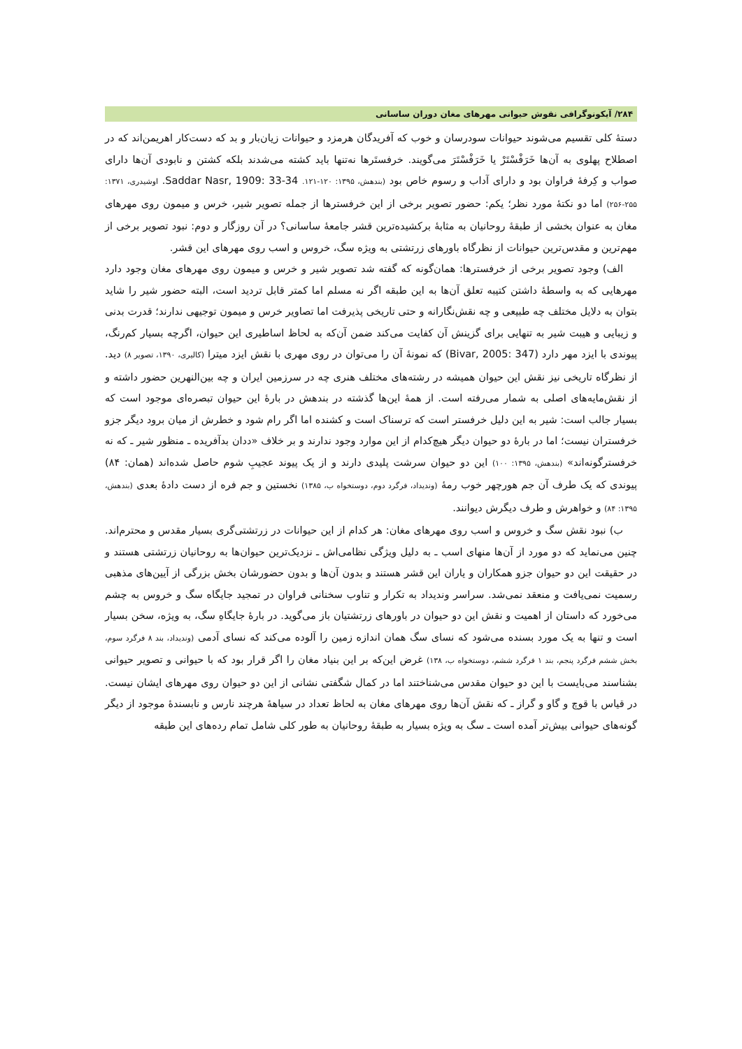۲۸۴/ آیکونوگرافی نقوش حیوانی مهرهای مغان دوران ساسانی
دستهٔ کلی تقسیم می‌شوند حیوانات سودرسان و خوب که آفریدگان هرمزد و حیوانات زیان‌بار و بد که دست‌کار اهریمن‌اند که در اصطلاح پهلوی به آن‌ها خَرَفْسْتَرْ یا خَرَفْسْتَرَ می‌گویند. خرفستَرها نه‌تنها باید کشته می‌شدند بلکه کشتن و نابودی آن‌ها دارای صواب و کِرفهٔ فراوان بود و دارای آداب و رسوم خاص بود (بندهش، ۱۳۹۵: ۱۲۰-۱۲۱. Saddar Nasr, 1909: 33-34. اوشیدری، ۱۳۷۱: ۲۵۵-۲۵۶) اما دو نکتهٔ مورد نظر؛ یکم: حضور تصویر برخی از این خرفسترها از جمله تصویر شیر، خرس و میمون روی مهرهای مغان به عنوان بخشی از طبقهٔ روحانیان به مثابهٔ برکشیده‌ترین قشر جامعهٔ ساسانی؟ در آن روزگار و دوم: نبود تصویر برخی از مهم‌ترین و مقدس‌ترین حیوانات از نظرگاه باورهای زرتشتی به ویژه سگ، خروس و اسب روی مهرهای این قشر.
الف) وجود تصویر برخی از خرفسترها: همان‌گونه که گفته شد تصویر شیر و خرس و میمون روی مهرهای مغان وجود دارد مهرهایی که به واسطهٔ داشتن کتیبه تعلق آن‌ها به این طبقه اگر نه مسلم اما کمتر قابل تردید است، البته حضور شیر را شاید بتوان به دلایل مختلف چه طبیعی و چه نقش‌نگارانه و حتی تاریخی پذیرفت اما تصاویر خرس و میمون توجیهی ندارند؛ قدرت بدنی و زیبایی و هیبت شیر به تنهایی برای گزینش آن کفایت می‌کند ضمن آن‌که به لحاظ اساطیری این حیوان، اگرچه بسیار کم‌رنگ، پیوندی با ایزد مهر دارد (Bivar, 2005: 347) که نمونهٔ آن را می‌توان در روی مهری با نقش ایزد میترا (کالیری، ۱۳۹۰، تصویر ۸) دید. از نظرگاه تاریخی نیز نقش این حیوان همیشه در رشته‌های مختلف هنری چه در سرزمین ایران و چه بین‌النهرین حضور داشته و از نقش‌مایه‌های اصلی به شمار می‌رفته است. از همهٔ این‌ها گذشته در بندهش در بارهٔ این حیوان تبصره‌ای موجود است که بسیار جالب است: شیر به این دلیل خرفستر است که ترسناک است و کشنده اما اگر رام شود و خطرش از میان برود دیگر جزو خرفستران نیست؛ اما در بارهٔ دو حیوان دیگر هیچ‌کدام از این موارد وجود ندارند و بر خلاف «ددان بدآفریده ـ منظور شیر ـ که نه خرفسترگونه‌اند» (بندهش، ۱۳۹۵: ۱۰۰) این دو حیوان سرشت پلیدی دارند و از یک پیوند عجیبِ شوم حاصل شده‌اند (همان: ۸۴) پیوندی که یک طرف آن جم هورچهر خوب رمهٔ (وندیداد، فرگرد دوم، دوستخواه ب، ۱۳۸۵) نخستین و جم فره از دست دادهٔ بعدی (بندهش، ۱۳۹۵: ۸۴) و خواهرش و طرف دیگرش دیوانند.
ب) نبود نقش سگ و خروس و اسب روی مهرهای مغان: هر کدام از این حیوانات در زرتشتی‌گری بسیار مقدس و محترم‌اند. چنین می‌نماید که دو مورد از آن‌ها منهای اسب ـ به دلیل ویژگی نظامی‌اش ـ نزدیک‌ترین حیوان‌ها به روحانیان زرتشتی هستند و در حقیقت این دو حیوان جزو همکاران و یاران این قشر هستند و بدون آن‌ها و بدون حضورشان بخش بزرگی از آیین‌های مذهبی رسمیت نمی‌یافت و منعقد نمی‌شد. سراسر وندیداد به تکرار و تناوب سخنانی فراوان در تمجید جایگاه سگ و خروس به چشم می‌خورد که داستان از اهمیت و نقش این دو حیوان در باورهای زرتشتیان باز می‌گوید. در بارهٔ جایگاهِ سگ، به ویژه، سخن بسیار است و تنها به یک مورد بسنده می‌شود که نسای سگ همان اندازه زمین را آلوده می‌کند که نسای آدمی (وندیداد، بند ۸ فرگرد سوم، بخش ششم فرگرد پنجم، بند ۱ فرگرد ششم، دوستخواه ب، ۱۳۸) غرض این‌که بر این بنیاد مغان را اگر قرار بود که با حیوانی و تصویر حیوانی بشناسند می‌بایست با این دو حیوان مقدس می‌شناختند اما در کمال شگفتی نشانی از این دو حیوان روی مهرهای ایشان نیست. در قیاس با قوچ و گاو و گراز ـ که نقش آن‌ها روی مهرهای مغان به لحاظ تعداد در سیاههٔ هرچند نارس و نابسندهٔ موجود از دیگر گونه‌های حیوانی بیش‌تر آمده است ـ سگ به ویژه بسیار به طبقهٔ روحانیان به طور کلی شامل تمام رده‌های این طبقه